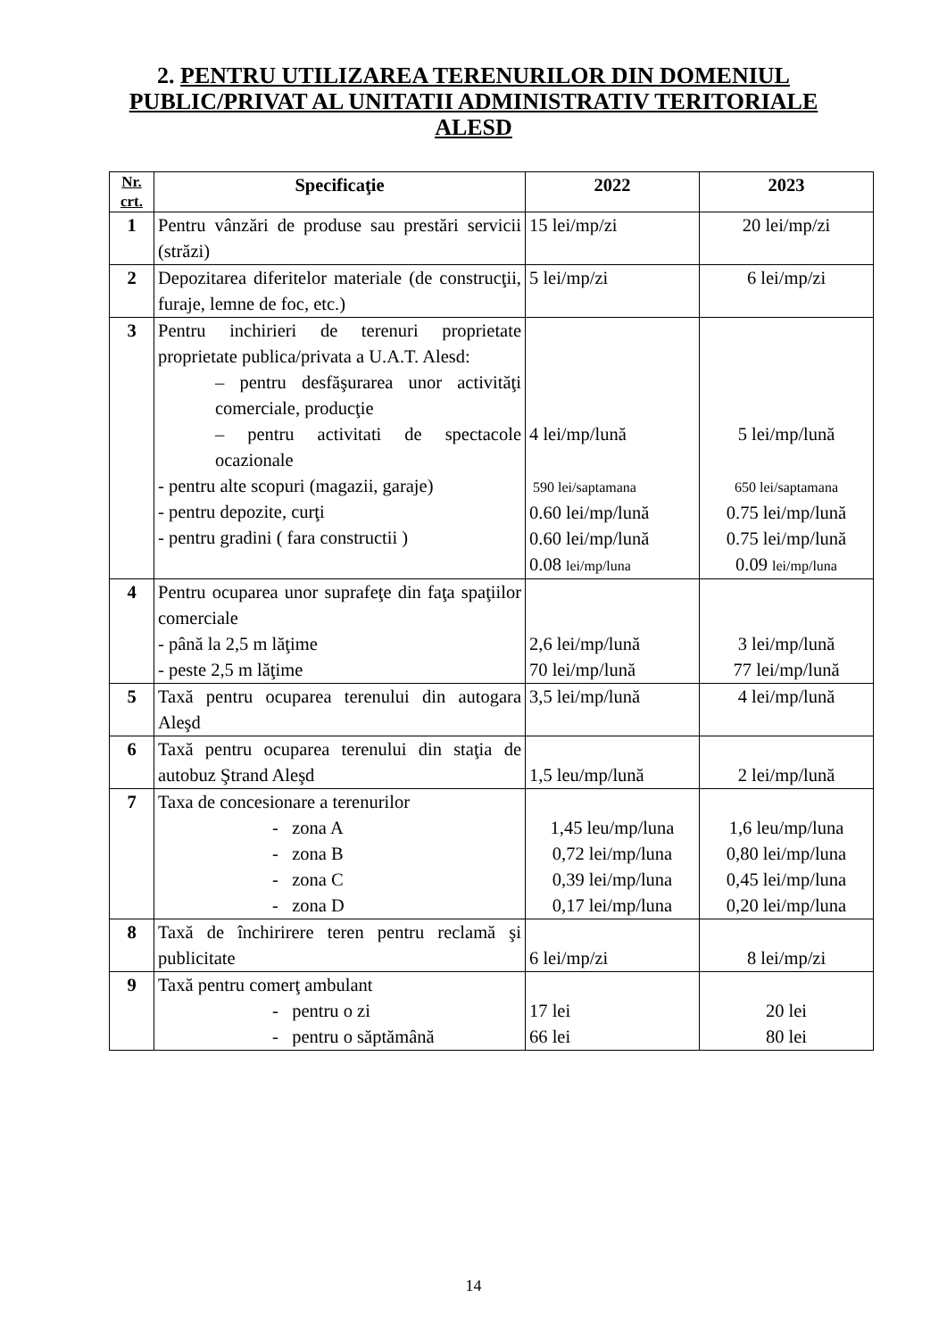2. PENTRU UTILIZAREA TERENURILOR DIN DOMENIUL PUBLIC/PRIVAT AL UNITATII ADMINISTRATIV TERITORIALE ALESD
| Nr. crt. | Specificaţie | 2022 | 2023 |
| --- | --- | --- | --- |
| 1 | Pentru vânzări de produse sau prestări servicii (străzi) | 15 lei/mp/zi | 20 lei/mp/zi |
| 2 | Depozitarea diferitelor materiale (de construcţii, furaje, lemne de foc, etc.) | 5 lei/mp/zi | 6 lei/mp/zi |
| 3 | Pentru inchirieri de terenuri proprietate proprietate publica/privata a U.A.T. Alesd: – pentru desfăşurarea unor activităţi comerciale, producţie – pentru activitati de spectacole ocazionale - pentru alte scopuri (magazii, garaje) - pentru depozite, curţi - pentru gradini ( fara constructii ) | 4 lei/mp/lună 590 lei/saptamana 0.60 lei/mp/lună 0.60 lei/mp/lună 0.08 lei/mp/luna | 5 lei/mp/lună 650 lei/saptamana 0.75 lei/mp/lună 0.75 lei/mp/lună 0.09 lei/mp/luna |
| 4 | Pentru ocuparea unor suprafeţe din faţa spaţiilor comerciale - până la 2,5 m lăţime - peste 2,5 m lăţime | 2,6 lei/mp/lună 70 lei/mp/lună | 3 lei/mp/lună 77 lei/mp/lună |
| 5 | Taxă pentru ocuparea terenului din autogara Aleşd | 3,5 lei/mp/lună | 4 lei/mp/lună |
| 6 | Taxă pentru ocuparea terenului din staţia de autobuz Ştrand Aleşd | 1,5 leu/mp/lună | 2 lei/mp/lună |
| 7 | Taxa de concesionare a terenurilor - zona A - zona B - zona C - zona D | 1,45 leu/mp/luna 0,72 lei/mp/luna 0,39 lei/mp/luna 0,17 lei/mp/luna | 1,6 leu/mp/luna 0,80 lei/mp/luna 0,45 lei/mp/luna 0,20 lei/mp/luna |
| 8 | Taxă de închirirere teren pentru reclamă şi publicitate | 6 lei/mp/zi | 8 lei/mp/zi |
| 9 | Taxă pentru comerţ ambulant - pentru o zi - pentru o săptămână | 17 lei 66 lei | 20 lei 80 lei |
14